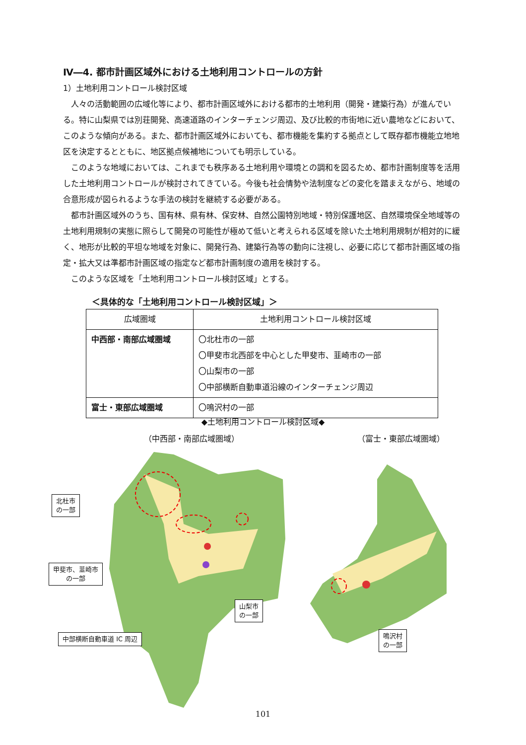Ⅳ―4. 都市計画区域外における土地利用コントロールの方針
1）土地利用コントロール検討区域
人々の活動範囲の広域化等により、都市計画区域外における都市的土地利用（開発・建築行為）が進んでいる。特に山梨県では別荘開発、高速道路のインターチェンジ周辺、及び比較的市街地に近い農地などにおいて、このような傾向がある。また、都市計画区域外においても、都市機能を集約する拠点として既存都市機能立地地区を決定するとともに、地区拠点候補地についても明示している。
このような地域においては、これまでも秩序ある土地利用や環境との調和を図るため、都市計画制度等を活用した土地利用コントロールが検討されてきている。今後も社会情勢や法制度などの変化を踏まえながら、地域の合意形成が図られるような手法の検討を継続する必要がある。
都市計画区域外のうち、国有林、県有林、保安林、自然公園特別地域・特別保護地区、自然環境保全地域等の土地利用規制の実態に照らして開発の可能性が極めて低いと考えられる区域を除いた土地利用規制が相対的に緩く、地形が比較的平坦な地域を対象に、開発行為、建築行為等の動向に注視し、必要に応じて都市計画区域の指定・拡大又は準都市計画区域の指定など都市計画制度の適用を検討する。
このような区域を「土地利用コントロール検討区域」とする。
＜具体的な「土地利用コントロール検討区域」＞
| 広域圏域 | 土地利用コントロール検討区域 |
| --- | --- |
| 中西部・南部広域圏域 | 〇北杜市の一部 〇甲斐市北西部を中心とした甲斐市、韮崎市の一部 〇山梨市の一部 〇中部横断自動車道沿線のインターチェンジ周辺 |
| 富士・東部広域圏域 | 〇鳴沢村の一部 |
◆土地利用コントロール検討区域◆
（中西部・南部広域圏域） （富士・東部広域圏域）
北杜市
の一部
甲斐市、韮崎市
の一部
山梨市
の一部
中部横断自動車道 IC 周辺
鳴沢村
の一部
101